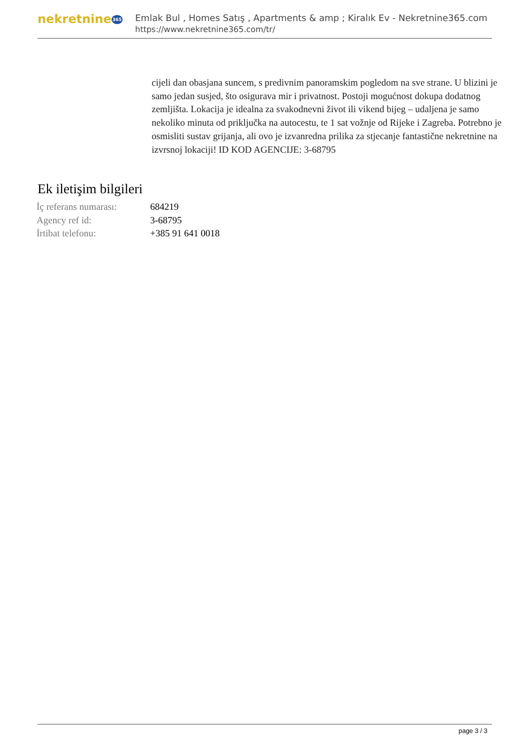nekretnine365
Emlak Bul , Homes Satış , Apartments & amp ; Kiralık Ev - Nekretnine365.com
https://www.nekretnine365.com/tr/
cijeli dan obasjana suncem, s predivnim panoramskim pogledom na sve strane. U blizini je samo jedan susjed, što osigurava mir i privatnost. Postoji mogućnost dokupa dodatnog zemljišta. Lokacija je idealna za svakodnevni život ili vikend bijeg – udaljena je samo nekoliko minuta od priključka na autocestu, te 1 sat vožnje od Rijeke i Zagreba. Potrebno je osmisliti sustav grijanja, ali ovo je izvanredna prilika za stjecanje fantastične nekretnine na izvrsnoj lokaciji! ID KOD AGENCIJE: 3-68795
Ek iletişim bilgileri
| İç referans numarası: | 684219 |
| Agency ref id: | 3-68795 |
| İrtibat telefonu: | +385 91 641 0018 |
page 3 / 3